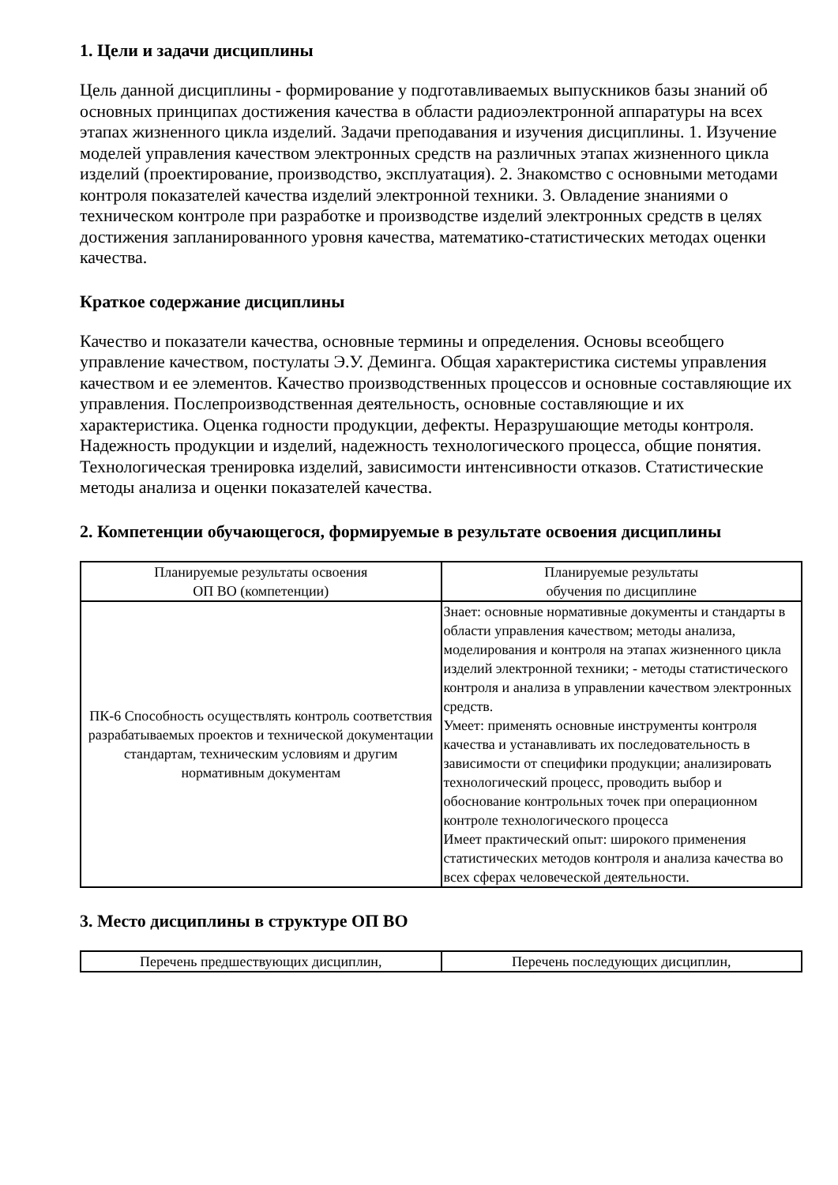1. Цели и задачи дисциплины
Цель данной дисциплины - формирование у подготавливаемых выпускников базы знаний об основных принципах достижения качества в области радиоэлектронной аппаратуры на всех этапах жизненного цикла изделий. Задачи преподавания и изучения дисциплины. 1. Изучение моделей управления качеством электронных средств на различных этапах жизненного цикла изделий (проектирование, производство, эксплуатация). 2. Знакомство с основными методами контроля показателей качества изделий электронной техники. 3. Овладение знаниями о техническом контроле при разработке и производстве изделий электронных средств в целях достижения запланированного уровня качества, математико-статистических методах оценки качества.
Краткое содержание дисциплины
Качество и показатели качества, основные термины и определения. Основы всеобщего управление качеством, постулаты Э.У. Деминга. Общая характеристика системы управления качеством и ее элементов. Качество производственных процессов и основные составляющие их управления. Послепроизводственная деятельность, основные составляющие и их характеристика. Оценка годности продукции, дефекты. Неразрушающие методы контроля. Надежность продукции и изделий, надежность технологического процесса, общие понятия. Технологическая тренировка изделий, зависимости интенсивности отказов. Статистические методы анализа и оценки показателей качества.
2. Компетенции обучающегося, формируемые в результате освоения дисциплины
| Планируемые результаты освоения ОП ВО (компетенции) | Планируемые результаты обучения по дисциплине |
| --- | --- |
| ПК-6 Способность осуществлять контроль соответствия разрабатываемых проектов и технической документации стандартам, техническим условиям и другим нормативным документам | Знает: основные нормативные документы и стандарты в области управления качеством; методы анализа, моделирования и контроля на этапах жизненного цикла изделий электронной техники; - методы статистического контроля и анализа в управлении качеством электронных средств. Умеет: применять основные инструменты контроля качества и устанавливать их последовательность в зависимости от специфики продукции; анализировать технологический процесс, проводить выбор и обоснование контрольных точек при операционном контроле технологического процесса Имеет практический опыт: широкого применения статистических методов контроля и анализа качества во всех сферах человеческой деятельности. |
3. Место дисциплины в структуре ОП ВО
| Перечень предшествующих дисциплин, | Перечень последующих дисциплин, |
| --- | --- |